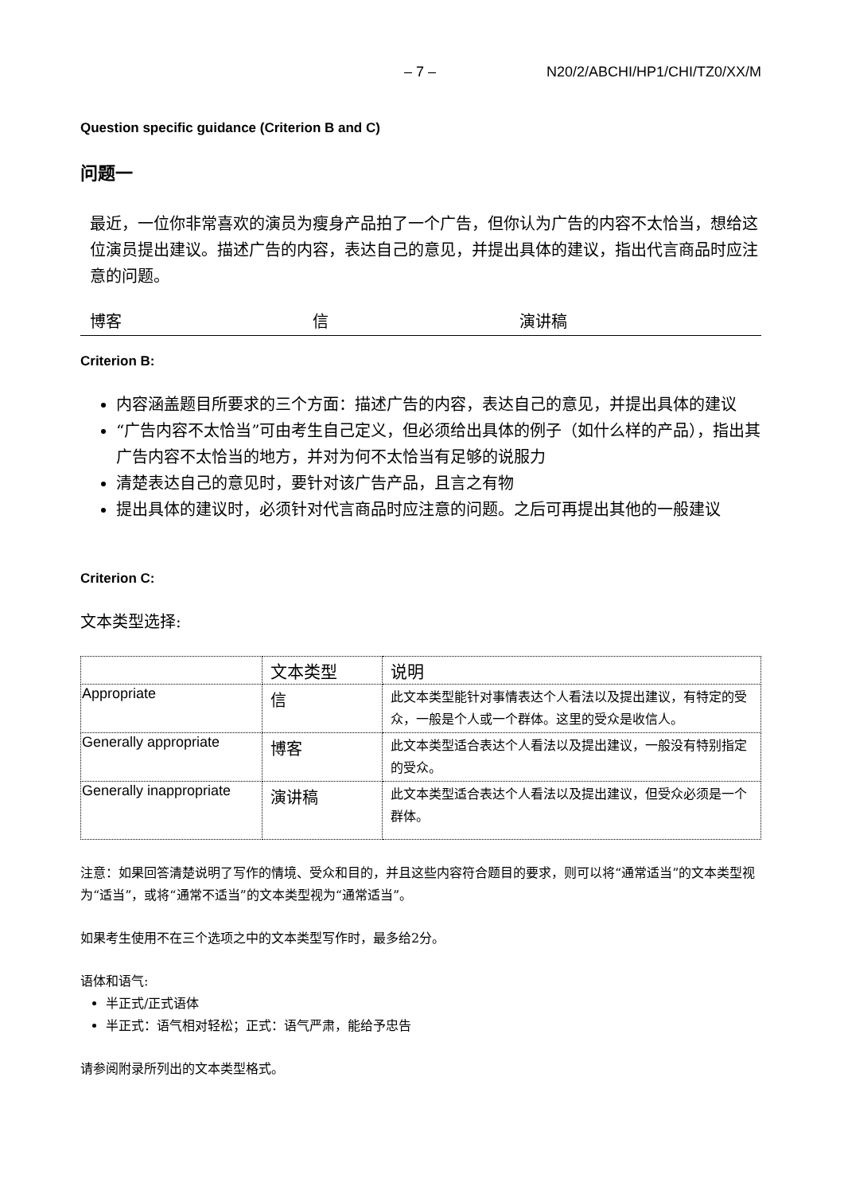– 7 – N20/2/ABCHI/HP1/CHI/TZ0/XX/M
Question specific guidance (Criterion B and C)
问题一
最近，一位你非常喜欢的演员为瘦身产品拍了一个广告，但你认为广告的内容不太恰当，想给这位演员提出建议。描述广告的内容，表达自己的意见，并提出具体的建议，指出代言商品时应注意的问题。
博客 信 演讲稿
Criterion B:
内容涵盖题目所要求的三个方面：描述广告的内容，表达自己的意见，并提出具体的建议
“广告内容不太恰当”可由考生自己定义，但必须给出具体的例子（如什么样的产品），指出其广告内容不太恰当的地方，并对为何不太恰当有足够的说服力
清楚表达自己的意见时，要针对该广告产品，且言之有物
提出具体的建议时，必须针对代言商品时应注意的问题。之后可再提出其他的一般建议
Criterion C:
文本类型选择:
| | 文本类型 | 说明 |
| --- | --- | --- |
| Appropriate | 信 | 此文本类型能针对事情表达个人看法以及提出建议，有特定的受众，一般是个人或一个群体。这里的受众是收信人。 |
| Generally appropriate | 博客 | 此文本类型适合表达个人看法以及提出建议，一般没有特别指定的受众。 |
| Generally inappropriate | 演讲稿 | 此文本类型适合表达个人看法以及提出建议，但受众必须是一个群体。 |
注意：如果回答清楚说明了写作的情境、受众和目的，并且这些内容符合题目的要求，则可以将“通常适当”的文本类型视为“适当”，或将“通常不适当”的文本类型视为“通常适当”。
如果考生使用不在三个选项之中的文本类型写作时，最多给2分。
语体和语气:
半正式/正式语体
半正式：语气相对轻松；正式：语气严肃，能给予忠告
请参阅附录所列出的文本类型格式。